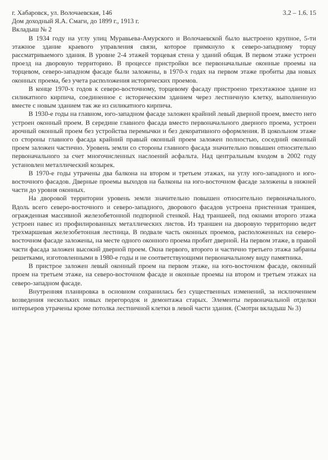г. Хабаровск, ул. Волочаевская, 146 3.2 – 1.6. 15
Дом доходный Я.А. Смаги, до 1899 г., 1913 г.
Вкладыш № 2
В 1934 году на углу улиц Муравьева-Амурского и Волочаевской было выстроено крупное, 5-ти этажное здание краевого управления связи, которое примкнуло к северо-западному торцу рассматриваемого здания. В уровне 2-4 этажей торцевая стена у зданий общая. В первом этаже устроен проезд на дворовую территорию. В процессе пристройки все первоначальные оконные проемы на торцевом, северо-западном фасаде были заложены, в 1970-х годах на первом этаже пробиты два новых оконных проема, без учета расположения исторических проемов.
В конце 1970-х годов к северо-восточному, торцевому фасаду пристроено трехэтажное здание из силикатного кирпича, соединенное с историческим зданием через лестничную клетку, выполненную вместе с новым зданием так же из силикатного кирпича.
В 1930-е годы на главном, юго-западном фасаде заложен крайний левый дверной проем, вместо него устроен оконный проем. В середине главного фасада вместо первоначального дверного проема, устроен арочный оконный проем без устройства перемычки и без декоративного оформления. В цокольном этаже со стороны главного фасада крайний правый оконный проем заложен полностью, соседний оконный проем заложен частично. Уровень земли со стороны главного фасада значительно повышен относительно первоначального за счет многочисленных наслоений асфальта. Над центральным входом в 2002 году установлен металлический козырек.
В 1970-е годы утрачены два балкона на втором и третьем этажах, на углу юго-западного и юго-восточного фасадов. Дверные проемы выходов на балконы на юго-восточном фасаде заложены в нижней части до уровня оконных.
На дворовой территории уровень земли значительно повышен относительно первоначального. Вдоль всего северо-восточного и северо-западного, дворового фасадов устроена пристенная траншея, огражденная массивной железобетонной подпорной стенкой. Над траншеей, под окнами второго этажа устроен навес из профилированных металлических листов. Из траншеи на дворовую территорию ведет трехмаршевая железобетонная лестница. В подвале часть оконных проемов, расположенных на северо-восточном фасаде заложены, на месте одного оконного проема пробит дверной. На первом этаже, в правой части фасада заложен высокий дверной проем. Окна первого, второго и частично третьего этажа забраны решетками, изготовленными в 1980-е годы и не соответствующими первоначальному виду памятника.
В пристрое заложен левый оконный проем на первом этаже, на юго-восточном фасаде, оконный проем на третьем этаже, на северо-восточном фасаде и оконные проемы на втором и третьем этажах на северо-западном фасаде.
Внутренняя планировка в основном сохранилась без существенных изменений, за исключением возведения нескольких новых перегородок и демонтажа старых. Элементы первоначальной отделки интерьеров утрачены кроме потолка лестничной клетки в левой части здания. (Смотри вкладыш № 3)